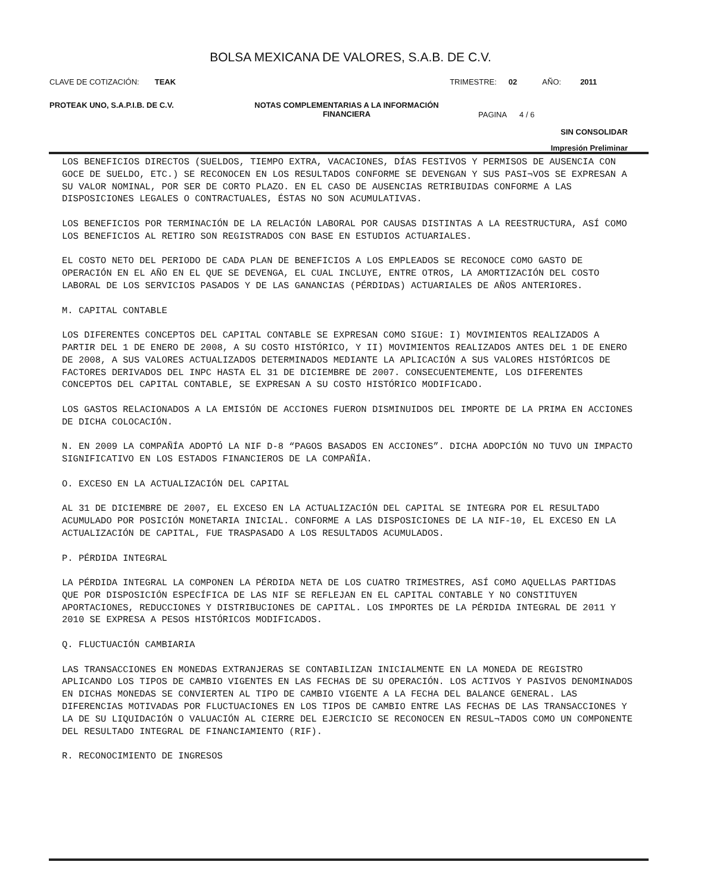BOLSA MEXICANA DE VALORES, S.A.B. DE C.V.
CLAVE DE COTIZACIÓN: TEAK TRIMESTRE: 02 AÑO: 2011
PROTEAK UNO, S.A.P.I.B. DE C.V. NOTAS COMPLEMENTARIAS A LA INFORMACIÓN
FINANCIERA PAGINA 4 / 6
SIN CONSOLIDAR
Impresión Preliminar
LOS BENEFICIOS DIRECTOS (SUELDOS, TIEMPO EXTRA, VACACIONES, DÍAS FESTIVOS Y PERMISOS DE AUSENCIA CON GOCE DE SUELDO, ETC.) SE RECONOCEN EN LOS RESULTADOS CONFORME SE DEVENGAN Y SUS PASI¬VOS SE EXPRESAN A SU VALOR NOMINAL, POR SER DE CORTO PLAZO. EN EL CASO DE AUSENCIAS RETRIBUIDAS CONFORME A LAS DISPOSICIONES LEGALES O CONTRACTUALES, ÉSTAS NO SON ACUMULATIVAS.
LOS BENEFICIOS POR TERMINACIÓN DE LA RELACIÓN LABORAL POR CAUSAS DISTINTAS A LA REESTRUCTURA, ASÍ COMO LOS BENEFICIOS AL RETIRO SON REGISTRADOS CON BASE EN ESTUDIOS ACTUARIALES.
EL COSTO NETO DEL PERIODO DE CADA PLAN DE BENEFICIOS A LOS EMPLEADOS SE RECONOCE COMO GASTO DE OPERACIÓN EN EL AÑO EN EL QUE SE DEVENGA, EL CUAL INCLUYE, ENTRE OTROS, LA AMORTIZACIÓN DEL COSTO LABORAL DE LOS SERVICIOS PASADOS Y DE LAS GANANCIAS (PÉRDIDAS) ACTUARIALES DE AÑOS ANTERIORES.
M. CAPITAL CONTABLE
LOS DIFERENTES CONCEPTOS DEL CAPITAL CONTABLE SE EXPRESAN COMO SIGUE: I) MOVIMIENTOS REALIZADOS A PARTIR DEL 1 DE ENERO DE 2008, A SU COSTO HISTÓRICO, Y II) MOVIMIENTOS REALIZADOS ANTES DEL 1 DE ENERO DE 2008, A SUS VALORES ACTUALIZADOS DETERMINADOS MEDIANTE LA APLICACIÓN A SUS VALORES HISTÓRICOS DE FACTORES DERIVADOS DEL INPC HASTA EL 31 DE DICIEMBRE DE 2007. CONSECUENTEMENTE, LOS DIFERENTES CONCEPTOS DEL CAPITAL CONTABLE, SE EXPRESAN A SU COSTO HISTÓRICO MODIFICADO.
LOS GASTOS RELACIONADOS A LA EMISIÓN DE ACCIONES FUERON DISMINUIDOS DEL IMPORTE DE LA PRIMA EN ACCIONES DE DICHA COLOCACIÓN.
N. EN 2009 LA COMPAÑÍA ADOPTÓ LA NIF D-8 “PAGOS BASADOS EN ACCIONES”. DICHA ADOPCIÓN NO TUVO UN IMPACTO SIGNIFICATIVO EN LOS ESTADOS FINANCIEROS DE LA COMPAÑÍA.
O. EXCESO EN LA ACTUALIZACIÓN DEL CAPITAL
AL 31 DE DICIEMBRE DE 2007, EL EXCESO EN LA ACTUALIZACIÓN DEL CAPITAL SE INTEGRA POR EL RESULTADO ACUMULADO POR POSICIÓN MONETARIA INICIAL. CONFORME A LAS DISPOSICIONES DE LA NIF-10, EL EXCESO EN LA ACTUALIZACIÓN DE CAPITAL, FUE TRASPASADO A LOS RESULTADOS ACUMULADOS.
P. PÉRDIDA INTEGRAL
LA PÉRDIDA INTEGRAL LA COMPONEN LA PÉRDIDA NETA DE LOS CUATRO TRIMESTRES, ASÍ COMO AQUELLAS PARTIDAS QUE POR DISPOSICIÓN ESPECÍFICA DE LAS NIF SE REFLEJAN EN EL CAPITAL CONTABLE Y NO CONSTITUYEN APORTACIONES, REDUCCIONES Y DISTRIBUCIONES DE CAPITAL. LOS IMPORTES DE LA PÉRDIDA INTEGRAL DE 2011 Y 2010 SE EXPRESA A PESOS HISTÓRICOS MODIFICADOS.
Q. FLUCTUACIÓN CAMBIARIA
LAS TRANSACCIONES EN MONEDAS EXTRANJERAS SE CONTABILIZAN INICIALMENTE EN LA MONEDA DE REGISTRO APLICANDO LOS TIPOS DE CAMBIO VIGENTES EN LAS FECHAS DE SU OPERACIÓN. LOS ACTIVOS Y PASIVOS DENOMINADOS EN DICHAS MONEDAS SE CONVIERTEN AL TIPO DE CAMBIO VIGENTE A LA FECHA DEL BALANCE GENERAL. LAS DIFERENCIAS MOTIVADAS POR FLUCTUACIONES EN LOS TIPOS DE CAMBIO ENTRE LAS FECHAS DE LAS TRANSACCIONES Y LA DE SU LIQUIDACIÓN O VALUACIÓN AL CIERRE DEL EJERCICIO SE RECONOCEN EN RESUL¬TADOS COMO UN COMPONENTE DEL RESULTADO INTEGRAL DE FINANCIAMIENTO (RIF).
R. RECONOCIMIENTO DE INGRESOS